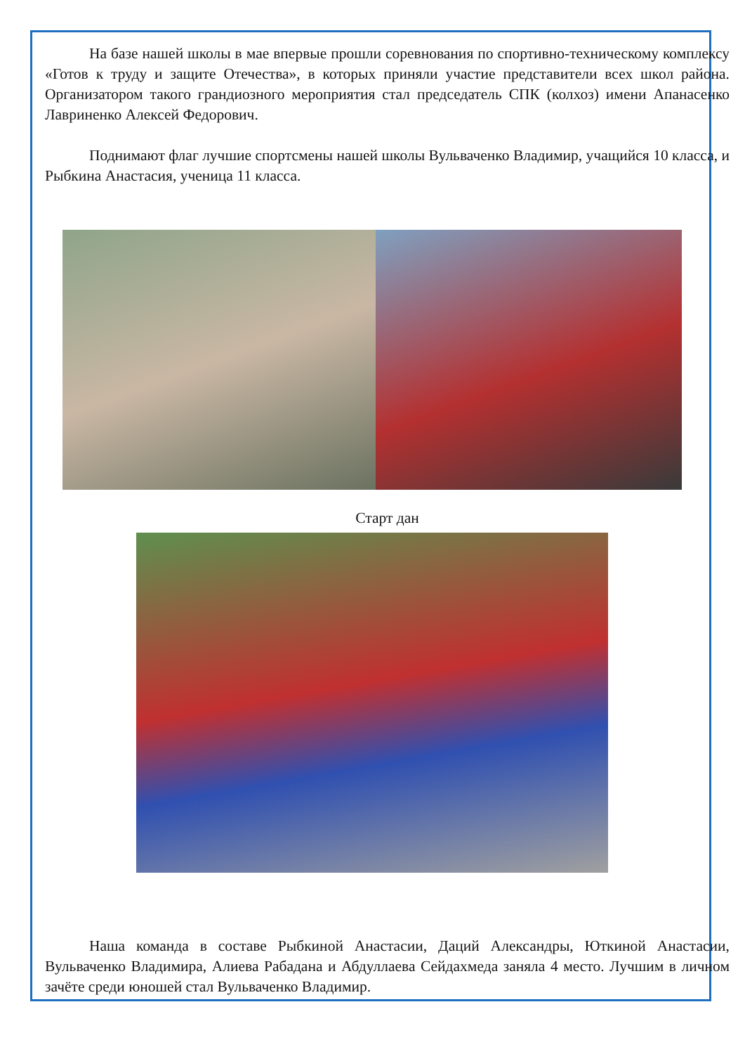На базе нашей школы в мае впервые прошли соревнования по спортивно-техническому комплексу «Готов к труду и защите Отечества», в которых приняли участие представители всех школ района. Организатором такого грандиозного мероприятия стал председатель СПК (колхоз) имени Апанасенко Лавриненко Алексей Федорович.
Поднимают флаг лучшие спортсмены нашей школы Вульваченко Владимир, учащийся 10 класса, и Рыбкина Анастасия, ученица 11 класса.
Старт дан
Наша команда в составе Рыбкиной Анастасии, Даций Александры, Юткиной Анастасии, Вульваченко Владимира, Алиева Рабадана и Абдуллаева Сейдахмеда заняла 4 место. Лучшим в личном зачёте среди юношей стал Вульваченко Владимир.